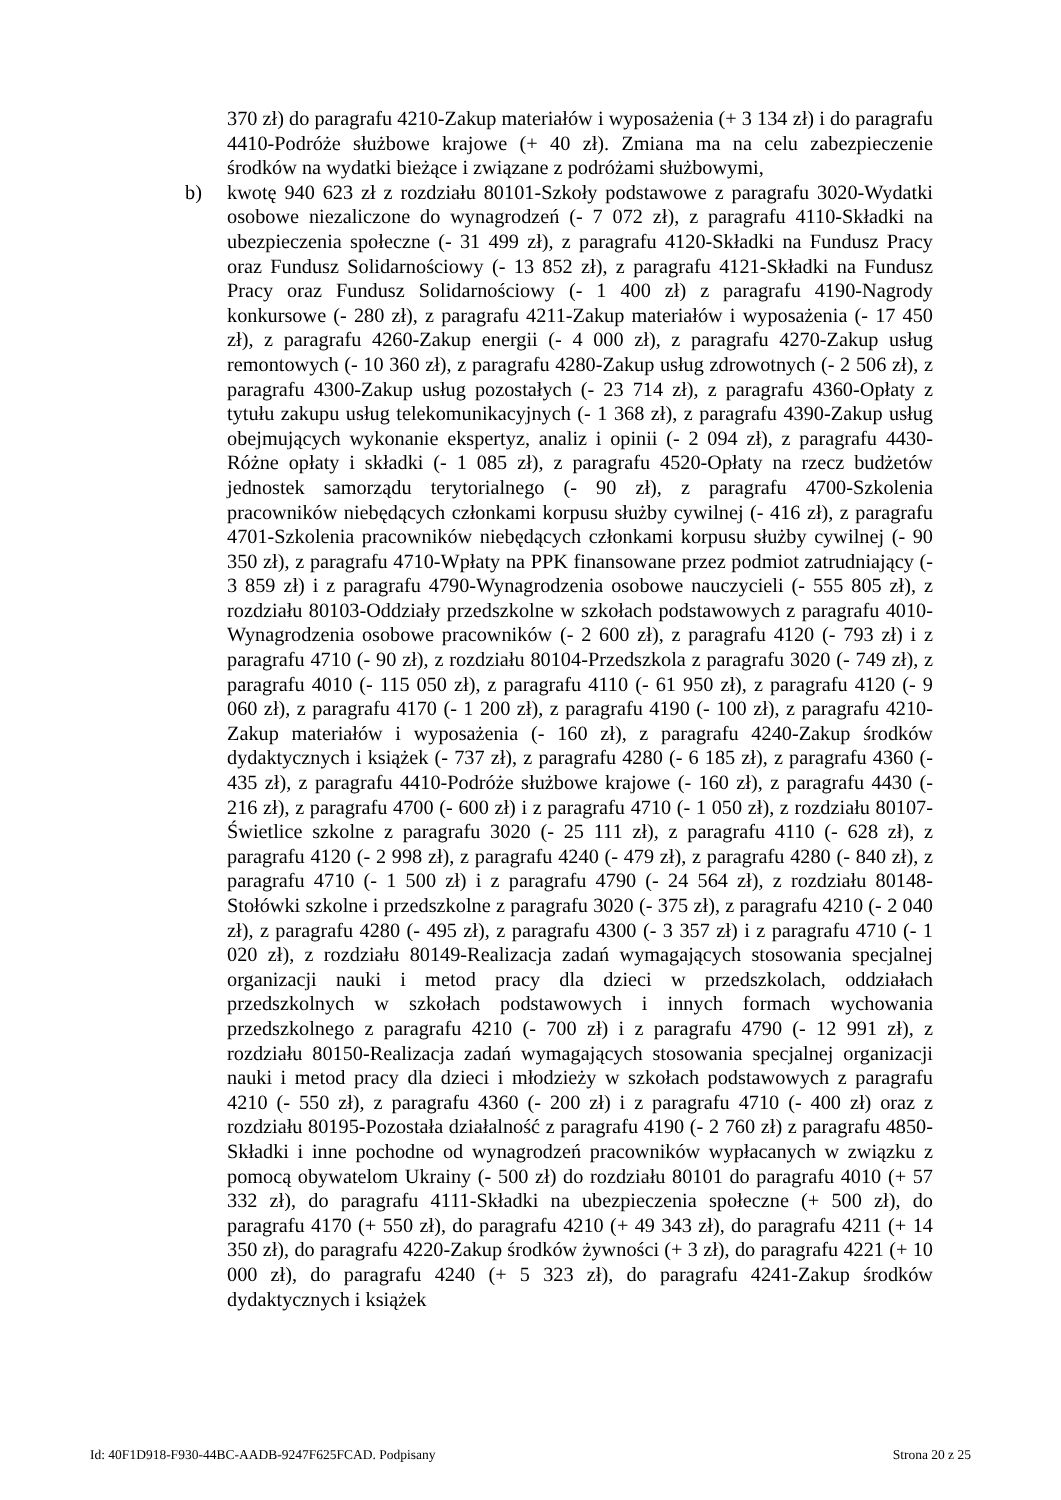370 zł) do paragrafu 4210-Zakup materiałów i wyposażenia (+ 3 134 zł) i do paragrafu 4410-Podróże służbowe krajowe (+ 40 zł). Zmiana ma na celu zabezpieczenie środków na wydatki bieżące i związane z podróżami służbowymi,
b) kwotę 940 623 zł z rozdziału 80101-Szkoły podstawowe z paragrafu 3020-Wydatki osobowe niezaliczone do wynagrodzeń (- 7 072 zł), z paragrafu 4110-Składki na ubezpieczenia społeczne (- 31 499 zł), z paragrafu 4120-Składki na Fundusz Pracy oraz Fundusz Solidarnościowy (- 13 852 zł), z paragrafu 4121-Składki na Fundusz Pracy oraz Fundusz Solidarnościowy (- 1 400 zł) z paragrafu 4190-Nagrody konkursowe (- 280 zł), z paragrafu 4211-Zakup materiałów i wyposażenia (- 17 450 zł), z paragrafu 4260-Zakup energii (- 4 000 zł), z paragrafu 4270-Zakup usług remontowych (- 10 360 zł), z paragrafu 4280-Zakup usług zdrowotnych (- 2 506 zł), z paragrafu 4300-Zakup usług pozostałych (- 23 714 zł), z paragrafu 4360-Opłaty z tytułu zakupu usług telekomunikacyjnych (- 1 368 zł), z paragrafu 4390-Zakup usług obejmujących wykonanie ekspertyz, analiz i opinii (- 2 094 zł), z paragrafu 4430-Różne opłaty i składki (- 1 085 zł), z paragrafu 4520-Opłaty na rzecz budżetów jednostek samorządu terytorialnego (- 90 zł), z paragrafu 4700-Szkolenia pracowników niebędących członkami korpusu służby cywilnej (- 416 zł), z paragrafu 4701-Szkolenia pracowników niebędących członkami korpusu służby cywilnej (- 90 350 zł), z paragrafu 4710-Wpłaty na PPK finansowane przez podmiot zatrudniający (- 3 859 zł) i z paragrafu 4790-Wynagrodzenia osobowe nauczycieli (- 555 805 zł), z rozdziału 80103-Oddziały przedszkolne w szkołach podstawowych z paragrafu 4010-Wynagrodzenia osobowe pracowników (- 2 600 zł), z paragrafu 4120 (- 793 zł) i z paragrafu 4710 (- 90 zł), z rozdziału 80104-Przedszkola z paragrafu 3020 (- 749 zł), z paragrafu 4010 (- 115 050 zł), z paragrafu 4110 (- 61 950 zł), z paragrafu 4120 (- 9 060 zł), z paragrafu 4170 (- 1 200 zł), z paragrafu 4190 (- 100 zł), z paragrafu 4210-Zakup materiałów i wyposażenia (- 160 zł), z paragrafu 4240-Zakup środków dydaktycznych i książek (- 737 zł), z paragrafu 4280 (- 6 185 zł), z paragrafu 4360 (- 435 zł), z paragrafu 4410-Podróże służbowe krajowe (- 160 zł), z paragrafu 4430 (- 216 zł), z paragrafu 4700 (- 600 zł) i z paragrafu 4710 (- 1 050 zł), z rozdziału 80107-Świetlice szkolne z paragrafu 3020 (- 25 111 zł), z paragrafu 4110 (- 628 zł), z paragrafu 4120 (- 2 998 zł), z paragrafu 4240 (- 479 zł), z paragrafu 4280 (- 840 zł), z paragrafu 4710 (- 1 500 zł) i z paragrafu 4790 (- 24 564 zł), z rozdziału 80148-Stołówki szkolne i przedszkolne z paragrafu 3020 (- 375 zł), z paragrafu 4210 (- 2 040 zł), z paragrafu 4280 (- 495 zł), z paragrafu 4300 (- 3 357 zł) i z paragrafu 4710 (- 1 020 zł), z rozdziału 80149-Realizacja zadań wymagających stosowania specjalnej organizacji nauki i metod pracy dla dzieci w przedszkolach, oddziałach przedszkolnych w szkołach podstawowych i innych formach wychowania przedszkolnego z paragrafu 4210 (- 700 zł) i z paragrafu 4790 (- 12 991 zł), z rozdziału 80150-Realizacja zadań wymagających stosowania specjalnej organizacji nauki i metod pracy dla dzieci i młodzieży w szkołach podstawowych z paragrafu 4210 (- 550 zł), z paragrafu 4360 (- 200 zł) i z paragrafu 4710 (- 400 zł) oraz z rozdziału 80195-Pozostała działalność z paragrafu 4190 (- 2 760 zł) z paragrafu 4850-Składki i inne pochodne od wynagrodzeń pracowników wypłacanych w związku z pomocą obywatelom Ukrainy (- 500 zł) do rozdziału 80101 do paragrafu 4010 (+ 57 332 zł), do paragrafu 4111-Składki na ubezpieczenia społeczne (+ 500 zł), do paragrafu 4170 (+ 550 zł), do paragrafu 4210 (+ 49 343 zł), do paragrafu 4211 (+ 14 350 zł), do paragrafu 4220-Zakup środków żywności (+ 3 zł), do paragrafu 4221 (+ 10 000 zł), do paragrafu 4240 (+ 5 323 zł), do paragrafu 4241-Zakup środków dydaktycznych i książek
Id: 40F1D918-F930-44BC-AADB-9247F625FCAD. Podpisany Strona 20 z 25